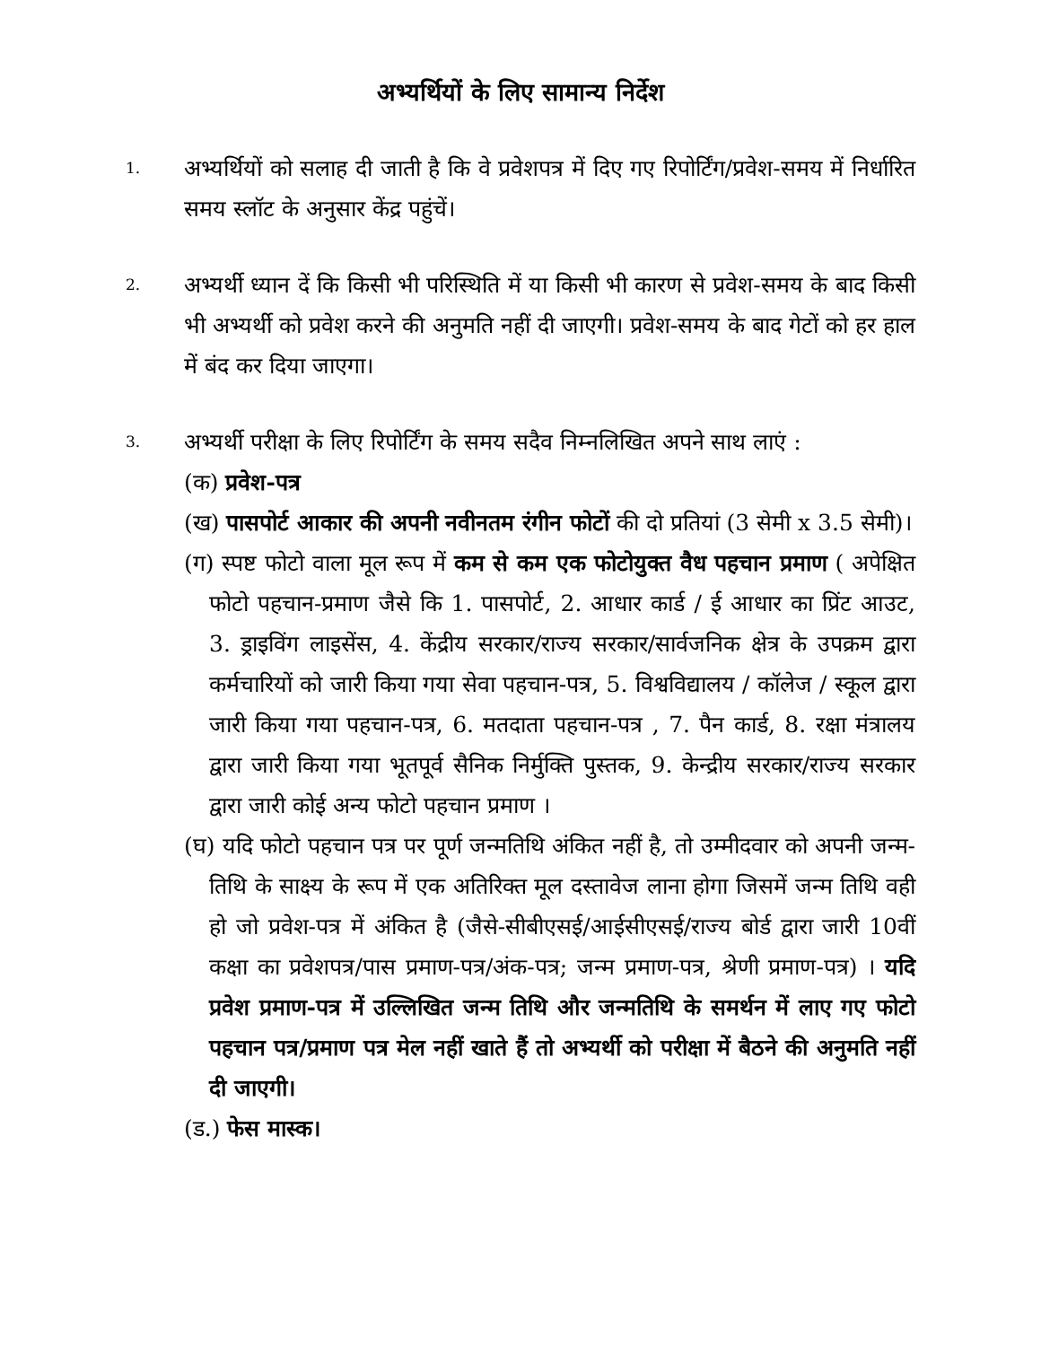अभ्यर्थियों के लिए सामान्य निर्देश
1.
अभ्यर्थियों को सलाह दी जाती है कि वे प्रवेशपत्र में दिए गए रिपोर्टिंग/प्रवेश-समय में निर्धारित समय स्लॉट के अनुसार केंद्र पहुंचें।
2.
अभ्यर्थी ध्यान दें कि किसी भी परिस्थिति में या किसी भी कारण से प्रवेश-समय के बाद किसी भी अभ्यर्थी को प्रवेश करने की अनुमति नहीं दी जाएगी। प्रवेश-समय के बाद गेटों को हर हाल में बंद कर दिया जाएगा।
3.
अभ्यर्थी परीक्षा के लिए रिपोर्टिंग के समय सदैव निम्नलिखित अपने साथ लाएं :
(क) प्रवेश-पत्र
(ख) पासपोर्ट आकार की अपनी नवीनतम रंगीन फोटों की दो प्रतियां (3 सेमी x 3.5 सेमी)।
(ग) स्पष्ट फोटो वाला मूल रूप में कम से कम एक फोटोयुक्त वैध पहचान प्रमाण ( अपेक्षित फोटो पहचान-प्रमाण जैसे कि 1. पासपोर्ट, 2. आधार कार्ड / ई आधार का प्रिंट आउट, 3. ड्राइविंग लाइसेंस, 4. केंद्रीय सरकार/राज्य सरकार/सार्वजनिक क्षेत्र के उपक्रम द्वारा कर्मचारियों को जारी किया गया सेवा पहचान-पत्र, 5. विश्वविद्यालय / कॉलेज / स्कूल द्वारा जारी किया गया पहचान-पत्र, 6. मतदाता पहचान-पत्र , 7. पैन कार्ड, 8. रक्षा मंत्रालय द्वारा जारी किया गया भूतपूर्व सैनिक निर्मुक्ति पुस्तक, 9. केन्द्रीय सरकार/राज्य सरकार द्वारा जारी कोई अन्य फोटो पहचान प्रमाण ।
(घ) यदि फोटो पहचान पत्र पर पूर्ण जन्मतिथि अंकित नहीं है, तो उम्मीदवार को अपनी जन्म-तिथि के साक्ष्य के रूप में एक अतिरिक्त मूल दस्तावेज लाना होगा जिसमें जन्म तिथि वही हो जो प्रवेश-पत्र में अंकित है (जैसे-सीबीएसई/आईसीएसई/राज्य बोर्ड द्वारा जारी 10वीं कक्षा का प्रवेशपत्र/पास प्रमाण-पत्र/अंक-पत्र; जन्म प्रमाण-पत्र, श्रेणी प्रमाण-पत्र) । यदि प्रवेश प्रमाण-पत्र में उल्लिखित जन्म तिथि और जन्मतिथि के समर्थन में लाए गए फोटो पहचान पत्र/प्रमाण पत्र मेल नहीं खाते हैं तो अभ्यर्थी को परीक्षा में बैठने की अनुमति नहीं दी जाएगी।
(ड.) फेस मास्क।